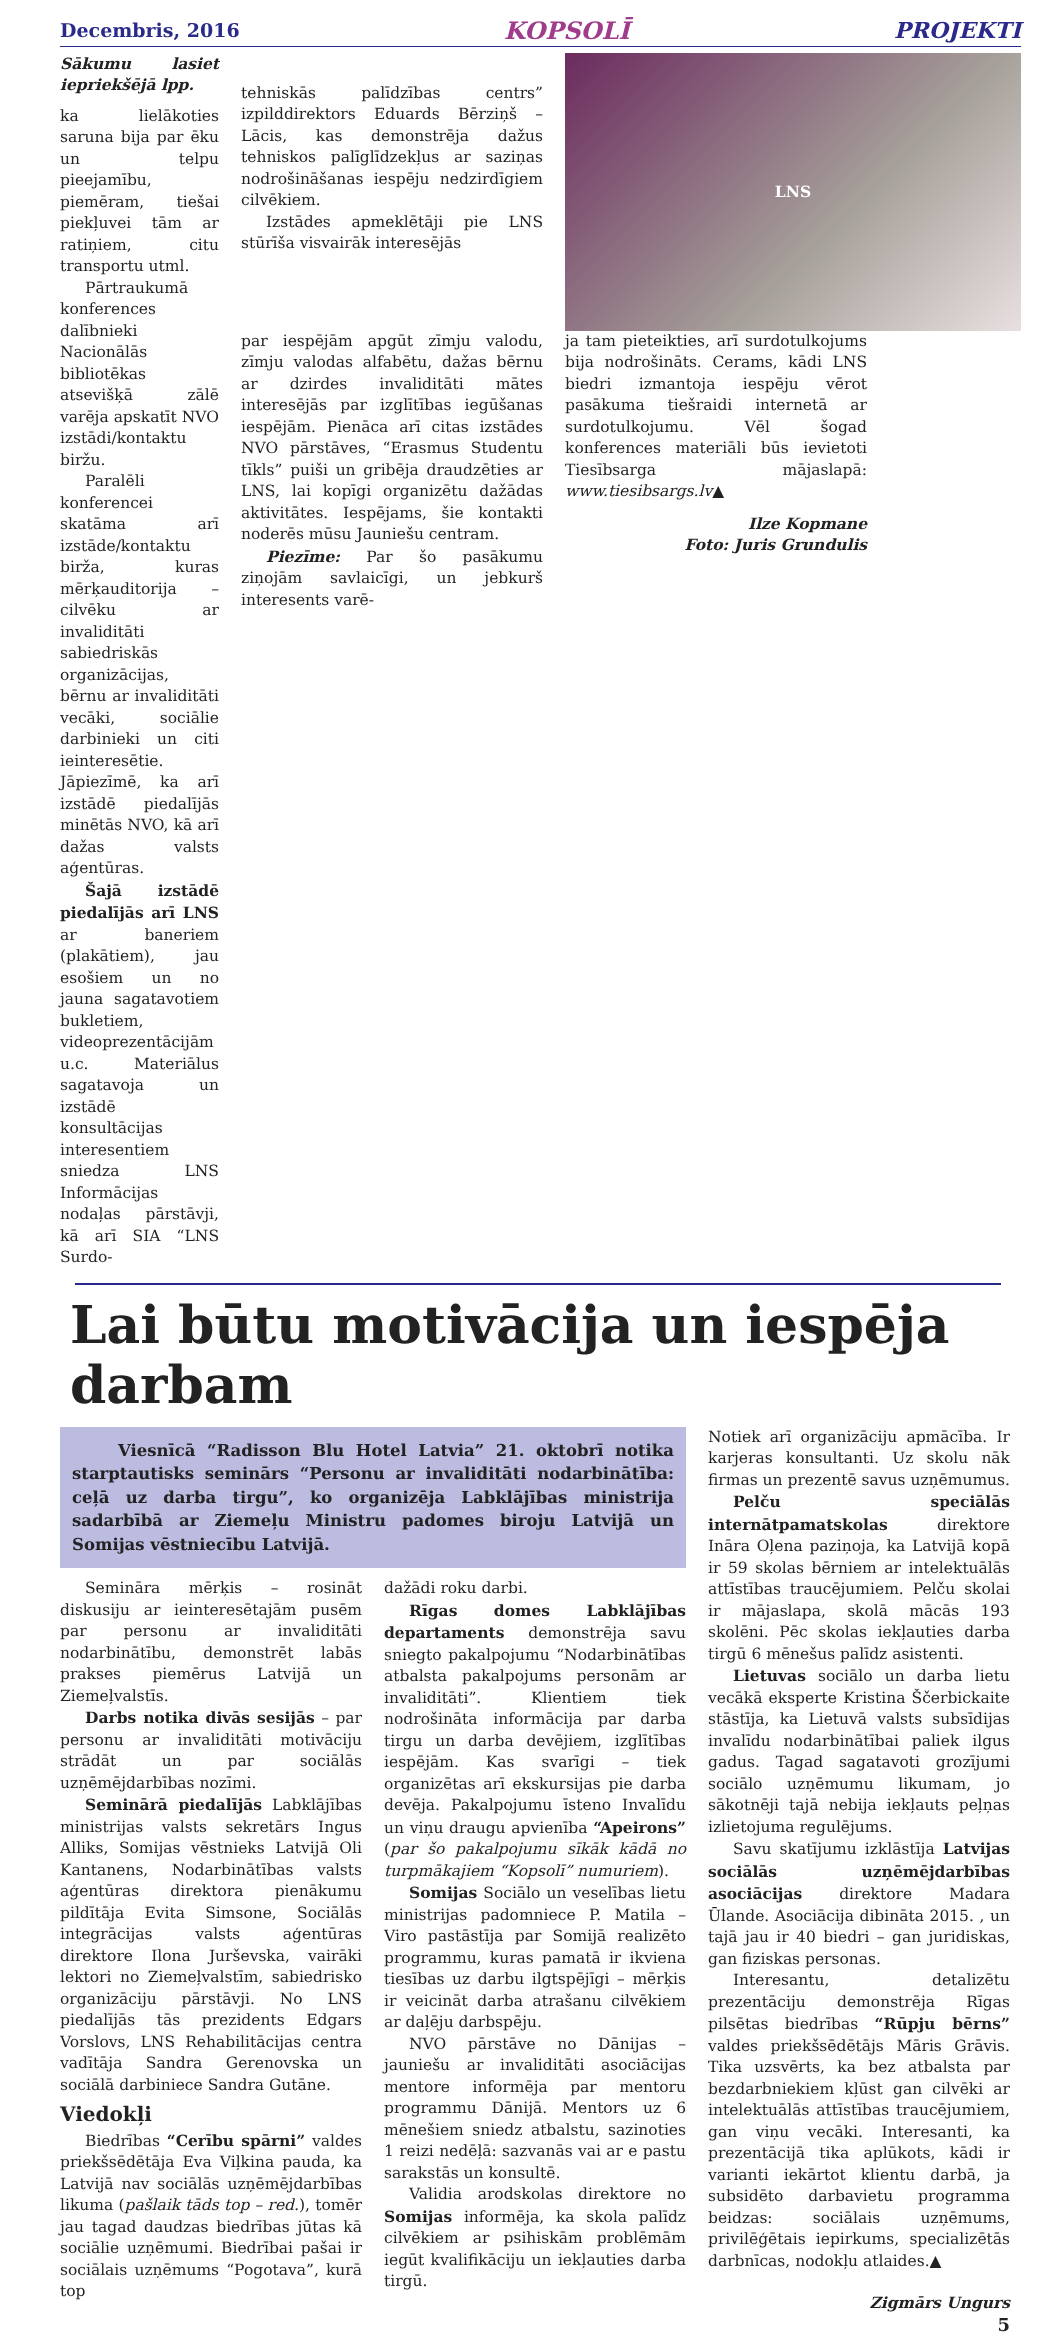Decembris, 2016 KOPSOLĪ PROJEKTI
Sākumu lasiet iepriekšējā lpp.
ka lielākoties saruna bija par ēku un telpu pieejamību, piemēram, tiešai piekļuvei tām ar ratiņiem, citu transportu utml.
Pārtraukumā konferences dalībnieki Nacionālās bibliotēkas atsevišķā zālē varēja apskatīt NVO izstādi/kontaktu biržu.
Paralēli konferencei skatāma arī izstāde/kontaktu birža, kuras mērķauditorija – cilvēku ar invaliditāti sabiedriskās organizācijas, bērnu ar invaliditāti vecāki, sociālie darbinieki un citi ieinteresētie. Jāpiezīmē, ka arī izstādē piedalījās minētās NVO, kā arī dažas valsts aģentūras.
Šajā izstādē piedalījās arī LNS ar baneriem (plakātiem), jau esošiem un no jauna sagatavotiem bukletiem, videoprezentācijām u.c. Materiālus sagatavoja un izstādē konsultācijas interesentiem sniedza LNS Informācijas nodaļas pārstāvji, kā arī SIA “LNS Surdo-
tehniskās palīdzības centrs” izpilddirektors Eduards Bērziņš – Lācis, kas demonstrēja dažus tehniskos palīglīdzekļus ar saziņas nodrošināšanas iespēju nedzirdīgiem cilvēkiem.
Izstādes apmeklētāji pie LNS stūrīša visvairāk interesējās
LNS
par iespējām apgūt zīmju valodu, zīmju valodas alfabētu, dažas bērnu ar dzirdes invaliditāti mātes interesējās par izglītības iegūšanas iespējām. Pienāca arī citas izstādes NVO pārstāves, “Erasmus Studentu tīkls” puiši un gribēja draudzēties ar LNS, lai kopīgi organizētu dažādas aktivitātes. Iespējams, šie kontakti noderēs mūsu Jauniešu centram.
Piezīme: Par šo pasākumu ziņojām savlaicīgi, un jebkurš interesents varē-
ja tam pieteikties, arī surdotulkojums bija nodrošināts. Cerams, kādi LNS biedri izmantoja iespēju vērot pasākuma tiešraidi internetā ar surdotulkojumu. Vēl šogad konferences materiāli būs ievietoti Tiesībsarga mājaslapā: www.tiesibsargs.lv▲
Ilze Kopmane
Foto: Juris Grundulis
Lai būtu motivācija un iespēja darbam
Viesnīcā “Radisson Blu Hotel Latvia” 21. oktobrī notika starptautisks seminārs “Personu ar invaliditāti nodarbinātība: ceļā uz darba tirgu”, ko organizēja Labklājības ministrija sadarbībā ar Ziemeļu Ministru padomes biroju Latvijā un Somijas vēstniecību Latvijā.
Semināra mērķis – rosināt diskusiju ar ieinteresētajām pusēm par personu ar invaliditāti nodarbinātību, demonstrēt labās prakses piemērus Latvijā un Ziemeļvalstīs.
Darbs notika divās sesijās – par personu ar invaliditāti motivāciju strādāt un par sociālās uzņēmējdarbības nozīmi.
Seminārā piedalījās Labklājības ministrijas valsts sekretārs Ingus Alliks, Somijas vēstnieks Latvijā Oli Kantanens, Nodarbinātības valsts aģentūras direktora pienākumu pildītāja Evita Simsone, Sociālās integrācijas valsts aģentūras direktore Ilona Jurševska, vairāki lektori no Ziemeļvalstīm, sabiedrisko organizāciju pārstāvji. No LNS piedalījās tās prezidents Edgars Vorslovs, LNS Rehabilitācijas centra vadītāja Sandra Gerenovska un sociālā darbiniece Sandra Gutāne.
Viedokļi
Biedrības “Cerību spārni” valdes priekšsēdētāja Eva Viļkina pauda, ka Latvijā nav sociālās uzņēmējdarbības likuma (pašlaik tāds top – red.), tomēr jau tagad daudzas biedrības jūtas kā sociālie uzņēmumi. Biedrībai pašai ir sociālais uzņēmums “Pogotava”, kurā top
dažādi roku darbi.
Rīgas domes Labklājības departaments demonstrēja savu sniegto pakalpojumu “Nodarbinātības atbalsta pakalpojums personām ar invaliditāti”. Klientiem tiek nodrošināta informācija par darba tirgu un darba devējiem, izglītības iespējām. Kas svarīgi – tiek organizētas arī ekskursijas pie darba devēja. Pakalpojumu īsteno Invalīdu un viņu draugu apvienība “Apeirons” (par šo pakalpojumu sīkāk kādā no turpmākajiem “Kopsolī” numuriem).
Somijas Sociālo un veselības lietu ministrijas padomniece P. Matila – Viro pastāstīja par Somijā realizēto programmu, kuras pamatā ir ikviena tiesības uz darbu ilgtspējīgi – mērķis ir veicināt darba atrašanu cilvēkiem ar daļēju darbspēju.
NVO pārstāve no Dānijas – jauniešu ar invaliditāti asociācijas mentore informēja par mentoru programmu Dānijā. Mentors uz 6 mēnešiem sniedz atbalstu, sazinoties 1 reizi nedēļā: sazvanās vai ar e pastu sarakstās un konsultē.
Validia arodskolas direktore no Somijas informēja, ka skola palīdz cilvēkiem ar psihiskām problēmām iegūt kvalifikāciju un iekļauties darba tirgū.
Notiek arī organizāciju apmācība. Ir karjeras konsultanti. Uz skolu nāk firmas un prezentē savus uzņēmumus.
Pelču speciālās internātpamatskolas direktore Ināra Oļena paziņoja, ka Latvijā kopā ir 59 skolas bērniem ar intelektuālās attīstības traucējumiem. Pelču skolai ir mājaslapa, skolā mācās 193 skolēni. Pēc skolas iekļauties darba tirgū 6 mēnešus palīdz asistenti.
Lietuvas sociālo un darba lietu vecākā eksperte Kristina Ščerbickaite stāstīja, ka Lietuvā valsts subsīdijas invalīdu nodarbinātībai paliek ilgus gadus. Tagad sagatavoti grozījumi sociālo uzņēmumu likumam, jo sākotnēji tajā nebija iekļauts peļņas izlietojuma regulējums.
Savu skatījumu izklāstīja Latvijas sociālās uzņēmējdarbības asociācijas direktore Madara Ūlande. Asociācija dibināta 2015. , un tajā jau ir 40 biedri – gan juridiskas, gan fiziskas personas.
Interesantu, detalizētu prezentāciju demonstrēja Rīgas pilsētas biedrības “Rūpju bērns” valdes priekšsēdētājs Māris Grāvis. Tika uzsvērts, ka bez atbalsta par bezdarbniekiem kļūst gan cilvēki ar intelektuālās attīstības traucējumiem, gan viņu vecāki. Interesanti, ka prezentācijā tika aplūkots, kādi ir varianti iekārtot klientu darbā, ja subsidēto darbavietu programma beidzas: sociālais uzņēmums, privilēģētais iepirkums, specializētās darbnīcas, nodokļu atlaides.▲
Zigmārs Ungurs
5